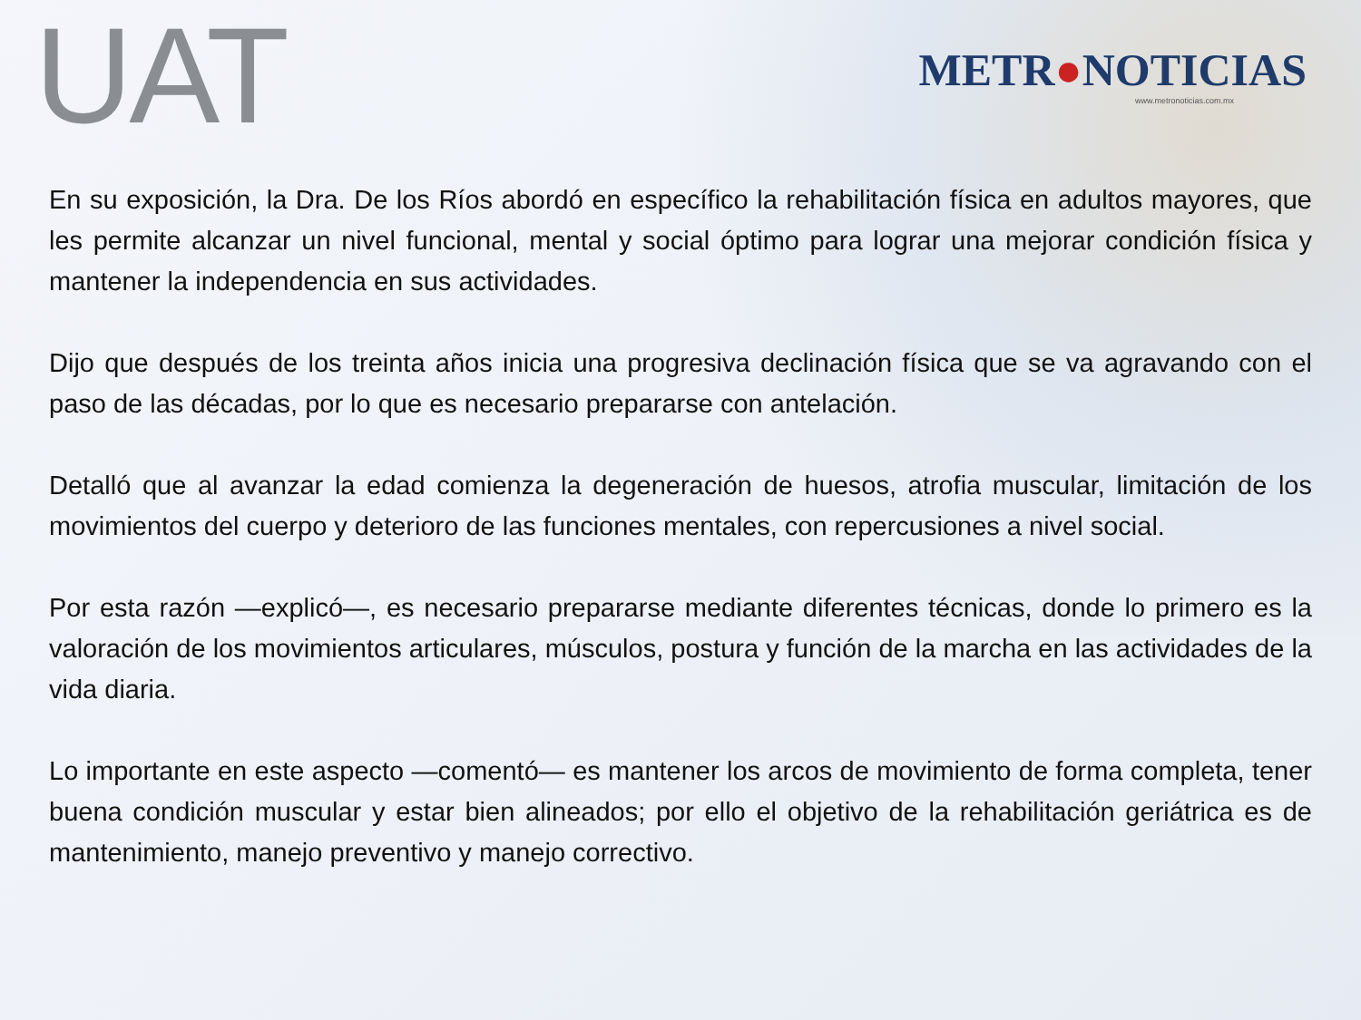UAT
METR●NOTICIAS
www.metronoticias.com.mx
En su exposición, la Dra. De los Ríos abordó en específico la rehabilitación física en adultos mayores, que les permite alcanzar un nivel funcional, mental y social óptimo para lograr una mejorar condición física y mantener la independencia en sus actividades.
Dijo que después de los treinta años inicia una progresiva declinación física que se va agravando con el paso de las décadas, por lo que es necesario prepararse con antelación.
Detalló que al avanzar la edad comienza la degeneración de huesos, atrofia muscular, limitación de los movimientos del cuerpo y deterioro de las funciones mentales, con repercusiones a nivel social.
Por esta razón —explicó—, es necesario prepararse mediante diferentes técnicas, donde lo primero es la valoración de los movimientos articulares, músculos, postura y función de la marcha en las actividades de la vida diaria.
Lo importante en este aspecto —comentó— es mantener los arcos de movimiento de forma completa, tener buena condición muscular y estar bien alineados; por ello el objetivo de la rehabilitación geriátrica es de mantenimiento, manejo preventivo y manejo correctivo.